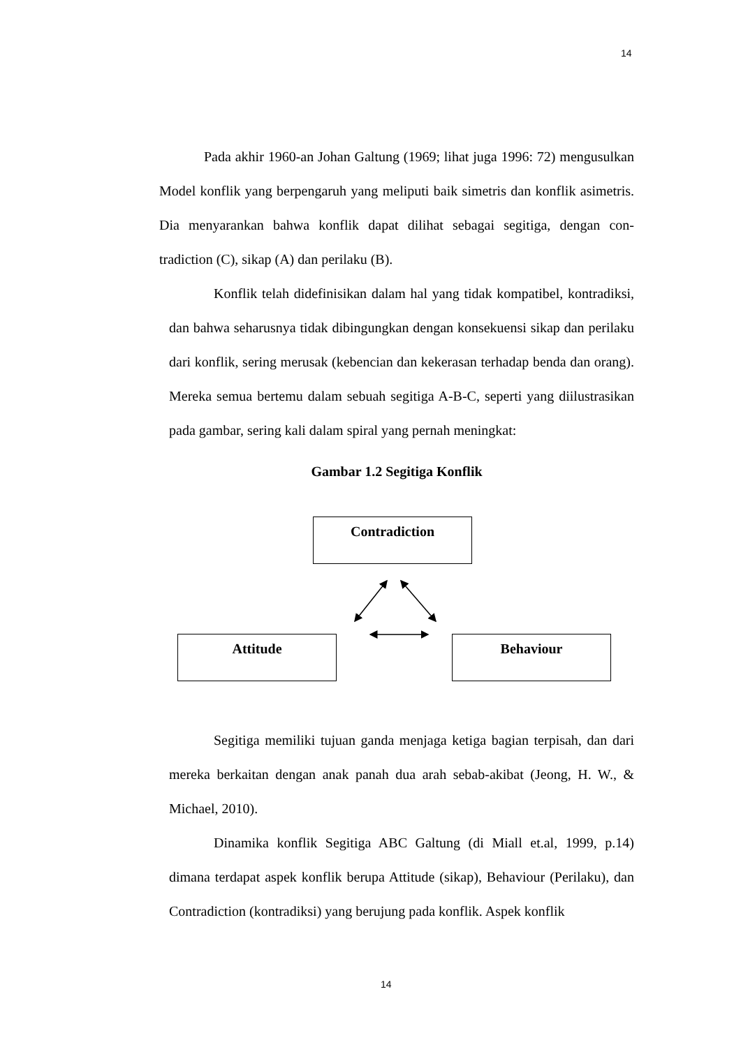14
Pada akhir 1960-an Johan Galtung (1969; lihat juga 1996: 72) mengusulkan Model konflik yang berpengaruh yang meliputi baik simetris dan konflik asimetris. Dia menyarankan bahwa konflik dapat dilihat sebagai segitiga, dengan con-tradiction (C), sikap (A) dan perilaku (B).
Konflik telah didefinisikan dalam hal yang tidak kompatibel, kontradiksi, dan bahwa seharusnya tidak dibingungkan dengan konsekuensi sikap dan perilaku dari konflik, sering merusak (kebencian dan kekerasan terhadap benda dan orang). Mereka semua bertemu dalam sebuah segitiga A-B-C, seperti yang diilustrasikan pada gambar, sering kali dalam spiral yang pernah meningkat:
Gambar 1.2 Segitiga Konflik
Contradiction
Attitude Behaviour
Segitiga memiliki tujuan ganda menjaga ketiga bagian terpisah, dan dari mereka berkaitan dengan anak panah dua arah sebab-akibat (Jeong, H. W., & Michael, 2010).
Dinamika konflik Segitiga ABC Galtung (di Miall et.al, 1999, p.14) dimana terdapat aspek konflik berupa Attitude (sikap), Behaviour (Perilaku), dan Contradiction (kontradiksi) yang berujung pada konflik. Aspek konflik
14